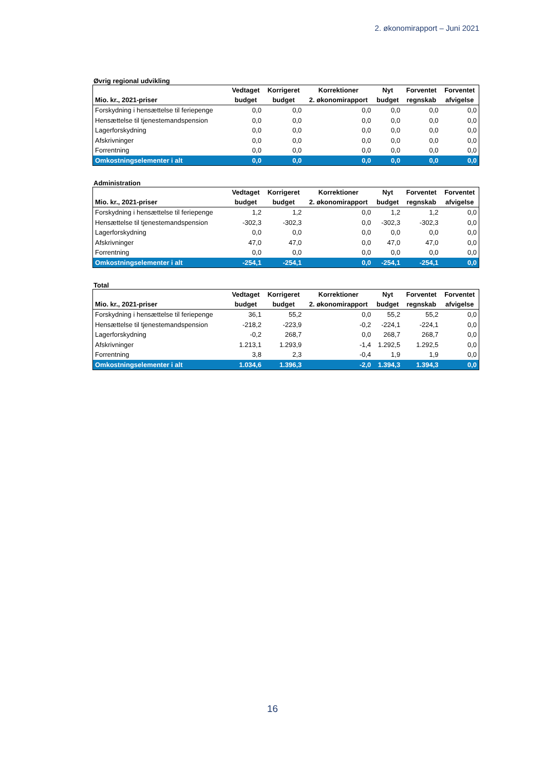2. økonomirapport – Juni 2021
Øvrig regional udvikling
| | Vedtaget | Korrigeret | Korrektioner | Nyt | Forventet | Forventet |
| --- | --- | --- | --- | --- | --- | --- |
| Mio. kr., 2021-priser | budget | budget | 2. økonomirapport | budget | regnskab | afvigelse |
| Forskydning i hensættelse til feriepenge | 0,0 | 0,0 | 0,0 | 0,0 | 0,0 | 0,0 |
| Hensættelse til tjenestemandspension | 0,0 | 0,0 | 0,0 | 0,0 | 0,0 | 0,0 |
| Lagerforskydning | 0,0 | 0,0 | 0,0 | 0,0 | 0,0 | 0,0 |
| Afskrivninger | 0,0 | 0,0 | 0,0 | 0,0 | 0,0 | 0,0 |
| Forrentning | 0,0 | 0,0 | 0,0 | 0,0 | 0,0 | 0,0 |
| Omkostningselementer i alt | 0,0 | 0,0 | 0,0 | 0,0 | 0,0 | 0,0 |
Administration
| | Vedtaget | Korrigeret | Korrektioner | Nyt | Forventet | Forventet |
| --- | --- | --- | --- | --- | --- | --- |
| Mio. kr., 2021-priser | budget | budget | 2. økonomirapport | budget | regnskab | afvigelse |
| Forskydning i hensættelse til feriepenge | 1,2 | 1,2 | 0,0 | 1,2 | 1,2 | 0,0 |
| Hensættelse til tjenestemandspension | -302,3 | -302,3 | 0,0 | -302,3 | -302,3 | 0,0 |
| Lagerforskydning | 0,0 | 0,0 | 0,0 | 0,0 | 0,0 | 0,0 |
| Afskrivninger | 47,0 | 47,0 | 0,0 | 47,0 | 47,0 | 0,0 |
| Forrentning | 0,0 | 0,0 | 0,0 | 0,0 | 0,0 | 0,0 |
| Omkostningselementer i alt | -254,1 | -254,1 | 0,0 | -254,1 | -254,1 | 0,0 |
Total
| | Vedtaget | Korrigeret | Korrektioner | Nyt | Forventet | Forventet |
| --- | --- | --- | --- | --- | --- | --- |
| Mio. kr., 2021-priser | budget | budget | 2. økonomirapport | budget | regnskab | afvigelse |
| Forskydning i hensættelse til feriepenge | 36,1 | 55,2 | 0,0 | 55,2 | 55,2 | 0,0 |
| Hensættelse til tjenestemandspension | -218,2 | -223,9 | -0,2 | -224,1 | -224,1 | 0,0 |
| Lagerforskydning | -0,2 | 268,7 | 0,0 | 268,7 | 268,7 | 0,0 |
| Afskrivninger | 1.213,1 | 1.293,9 | -1,4 | 1.292,5 | 1.292,5 | 0,0 |
| Forrentning | 3,8 | 2,3 | -0,4 | 1,9 | 1,9 | 0,0 |
| Omkostningselementer i alt | 1.034,6 | 1.396,3 | -2,0 | 1.394,3 | 1.394,3 | 0,0 |
16